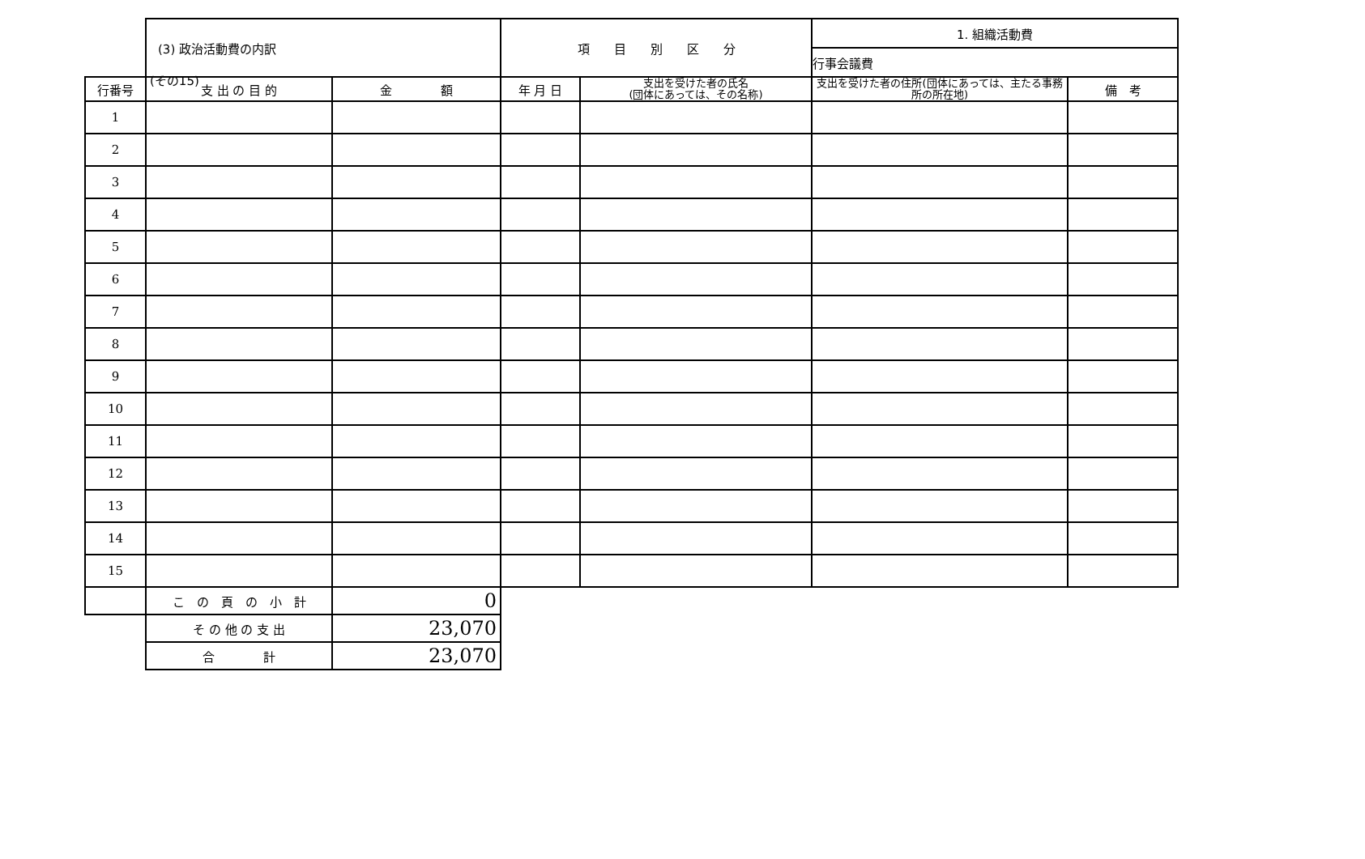(その15)
| | (3) 政治活動費の内訳 | | 項 目 別 区 分 | | 1. 組織活動費 | |
| | | | | | 行事会議費 | |
| 行番号 | 支 出 の 目 的 | 金 額 | 年 月 日 | 支出を受けた者の氏名 (団体にあっては、その名称) | 支出を受けた者の住所(団体にあっては、主たる事務所の所在地) | 備 考 |
| 1 | | | | | | |
| 2 | | | | | | |
| 3 | | | | | | |
| 4 | | | | | | |
| 5 | | | | | | |
| 6 | | | | | | |
| 7 | | | | | | |
| 8 | | | | | | |
| 9 | | | | | | |
| 10 | | | | | | |
| 11 | | | | | | |
| 12 | | | | | | |
| 13 | | | | | | |
| 14 | | | | | | |
| 15 | | | | | | |
| | こ の 頁 の 小 計 | 0 | | | | |
| | そ の 他 の 支 出 | 23,070 | | | | |
| | 合 計 | 23,070 | | | | |